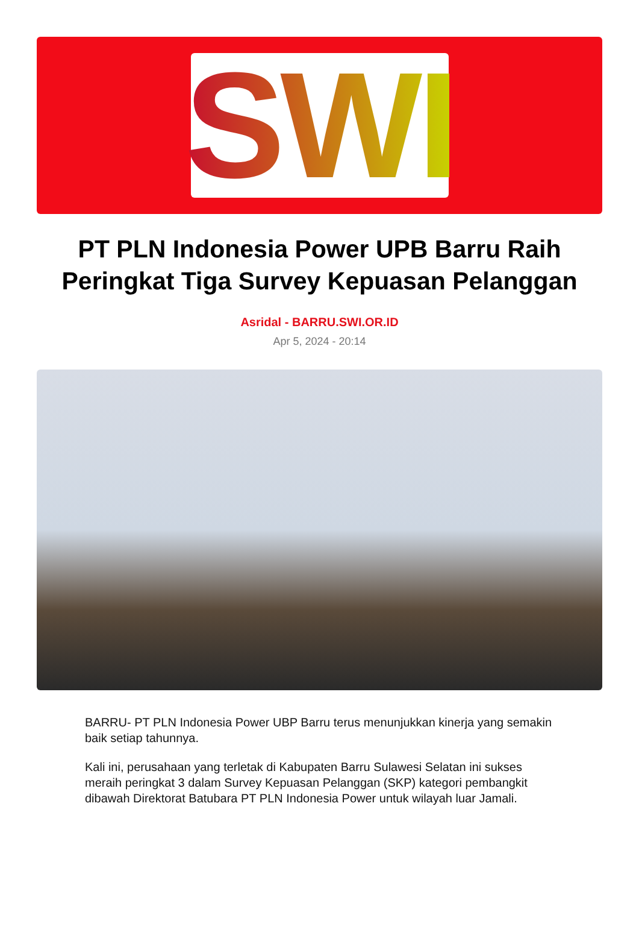SWI
PT PLN Indonesia Power UPB Barru Raih Peringkat Tiga Survey Kepuasan Pelanggan
Asridal - BARRU.SWI.OR.ID
Apr 5, 2024 - 20:14
BARRU- PT PLN Indonesia Power UBP Barru terus menunjukkan kinerja yang semakin baik setiap tahunnya.
Kali ini, perusahaan yang terletak di Kabupaten Barru Sulawesi Selatan ini sukses meraih peringkat 3 dalam Survey Kepuasan Pelanggan (SKP) kategori pembangkit dibawah Direktorat Batubara PT PLN Indonesia Power untuk wilayah luar Jamali.